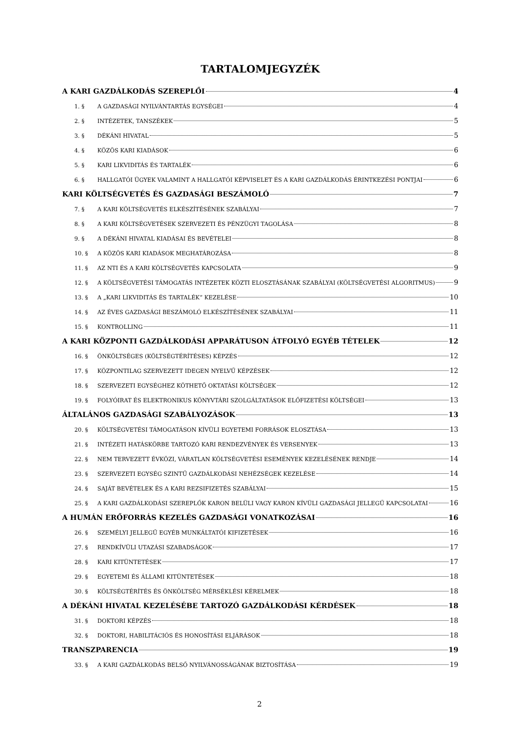TARTALOMJEGYZÉK
A KARI GAZDÁLKODÁS SZEREPLŐI 4
1. § A GAZDASÁGI NYILVÁNTARTÁS EGYSÉGEI 4
2. § INTÉZETEK, TANSZÉKEK 5
3. § DÉKÁNI HIVATAL 5
4. § KÖZÖS KARI KIADÁSOK 6
5. § KARI LIKVIDITÁS ÉS TARTALÉK 6
6. § HALLGATÓI ÜGYEK VALAMINT A HALLGATÓI KÉPVISELET ÉS A KARI GAZDÁLKODÁS ÉRINTKEZÉSI PONTJAI 6
KARI KÖLTSÉGVETÉS ÉS GAZDASÁGI BESZÁMOLÓ 7
7. § A KARI KÖLTSÉGVETÉS ELKÉSZÍTÉSÉNEK SZABÁLYAI 7
8. § A KARI KÖLTSÉGVETÉSEK SZERVEZETI ÉS PÉNZÜGYI TAGOLÁSA 8
9. § A DÉKÁNI HIVATAL KIADÁSAI ÉS BEVÉTELEI 8
10. § A KÖZÖS KARI KIADÁSOK MEGHATÁROZÁSA 8
11. § AZ NTI ÉS A KARI KÖLTSÉGVETÉS KAPCSOLATA 9
12. § A KÖLTSÉGVETÉSI TÁMOGATÁS INTÉZETEK KÖZTI ELOSZTÁSÁNAK SZABÁLYAI (KÖLTSÉGVETÉSI ALGORITMUS) 9
13. § A „KARI LIKVIDITÁS ÉS TARTALÉK” KEZELÉSE 10
14. § AZ ÉVES GAZDASÁGI BESZÁMOLÓ ELKÉSZÍTÉSÉNEK SZABÁLYAI 11
15. § KONTROLLING 11
A KARI KÖZPONTI GAZDÁLKODÁSI APPARÁTUSON ÁTFOLYÓ EGYÉB TÉTELEK 12
16. § ÖNKÖLTSÉGES (KÖLTSÉGTÉRÍTÉSES) KÉPZÉS 12
17. § KÖZPONTILAG SZERVEZETT IDEGEN NYELVŰ KÉPZÉSEK 12
18. § SZERVEZETI EGYSÉGHEZ KÖTHETŐ OKTATÁSI KÖLTSÉGEK 12
19. § FOLYÓIRAT ÉS ELEKTRONIKUS KÖNYVTÁRI SZOLGÁLTATÁSOK ELŐFIZETÉSI KÖLTSÉGEI 13
ÁLTALÁNOS GAZDASÁGI SZABÁLYOZÁSOK 13
20. § KÖLTSÉGVETÉSI TÁMOGATÁSON KÍVÜLI EGYETEMI FORRÁSOK ELOSZTÁSA 13
21. § INTÉZETI HATÁSKÖRBE TARTOZÓ KARI RENDEZVÉNYEK ÉS VERSENYEK 13
22. § NEM TERVEZETT ÉVKÖZI, VÁRATLAN KÖLTSÉGVETÉSI ESEMÉNYEK KEZELÉSÉNEK RENDJE 14
23. § SZERVEZETI EGYSÉG SZINTŰ GAZDÁLKODÁSI NEHÉZSÉGEK KEZELÉSE 14
24. § SAJÁT BEVÉTELEK ÉS A KARI REZSIFIZETÉS SZABÁLYAI 15
25. § A KARI GAZDÁLKODÁSI SZEREPLŐK KARON BELÜLI VAGY KARON KÍVÜLI GAZDASÁGI JELLEGŰ KAPCSOLATAI 16
A HUMÁN ERŐFORRÁS KEZELÉS GAZDASÁGI VONATKOZÁSAI 16
26. § SZEMÉLYI JELLEGŰ EGYÉB MUNKÁLTATÓI KIFIZETÉSEK 16
27. § RENDKÍVÜLI UTAZÁSI SZABADSÁGOK 17
28. § KARI KITÜNTETÉSEK 17
29. § EGYETEMI ÉS ÁLLAMI KITÜNTETÉSEK 18
30. § KÖLTSÉGTÉRÍTÉS ÉS ÖNKÖLTSÉG MÉRSÉKLÉSI KÉRELMEK 18
A DÉKÁNI HIVATAL KEZELÉSÉBE TARTOZÓ GAZDÁLKODÁSI KÉRDÉSEK 18
31. § DOKTORI KÉPZÉS 18
32. § DOKTORI, HABILITÁCIÓS ÉS HONOSÍTÁSI ELJÁRÁSOK 18
TRANSZPARENCIA 19
33. § A KARI GAZDÁLKODÁS BELSŐ NYILVÁNOSSÁGÁNAK BIZTOSÍTÁSA 19
2